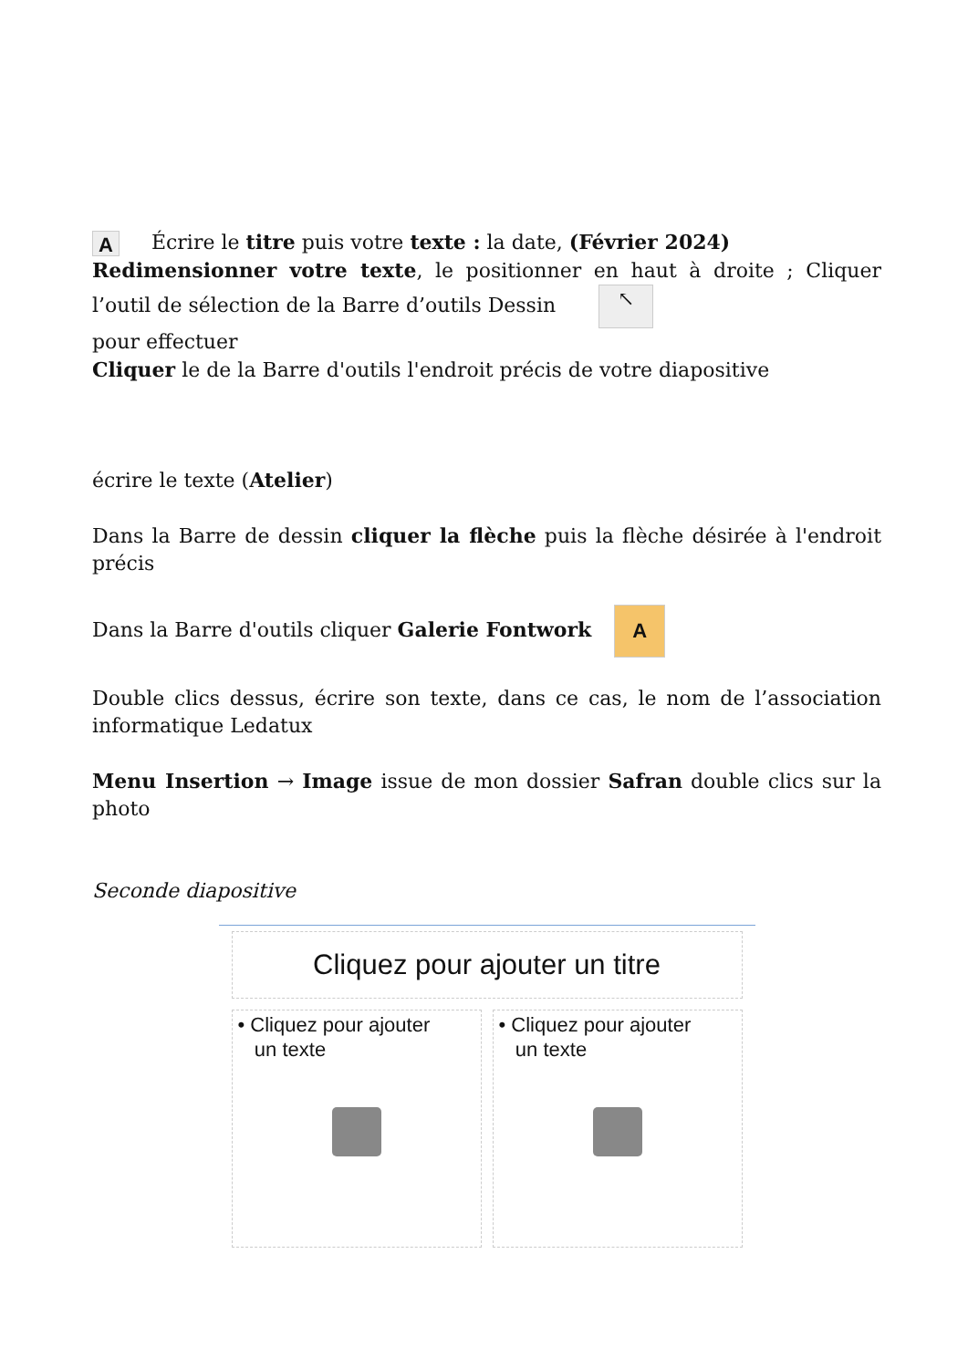A Écrire le titre puis votre texte : la date, (Février 2024)
Redimensionner votre texte, le positionner en haut à droite ; Cliquer l’outil de sélection de la Barre d’outils Dessin ↖
pour effectuer
Cliquer le de la Barre d'outils l'endroit précis de votre diapositive
écrire le texte (Atelier)
Dans la Barre de dessin cliquer la flèche puis la flèche désirée à l'endroit précis
Dans la Barre d'outils cliquer Galerie Fontwork A
Double clics dessus, écrire son texte, dans ce cas, le nom de l’association informatique Ledatux
Menu Insertion → Image issue de mon dossier Safran double clics sur la photo
Seconde diapositive
Cliquez pour ajouter un titre
• Cliquez pour ajouter
un texte
• Cliquez pour ajouter
un texte